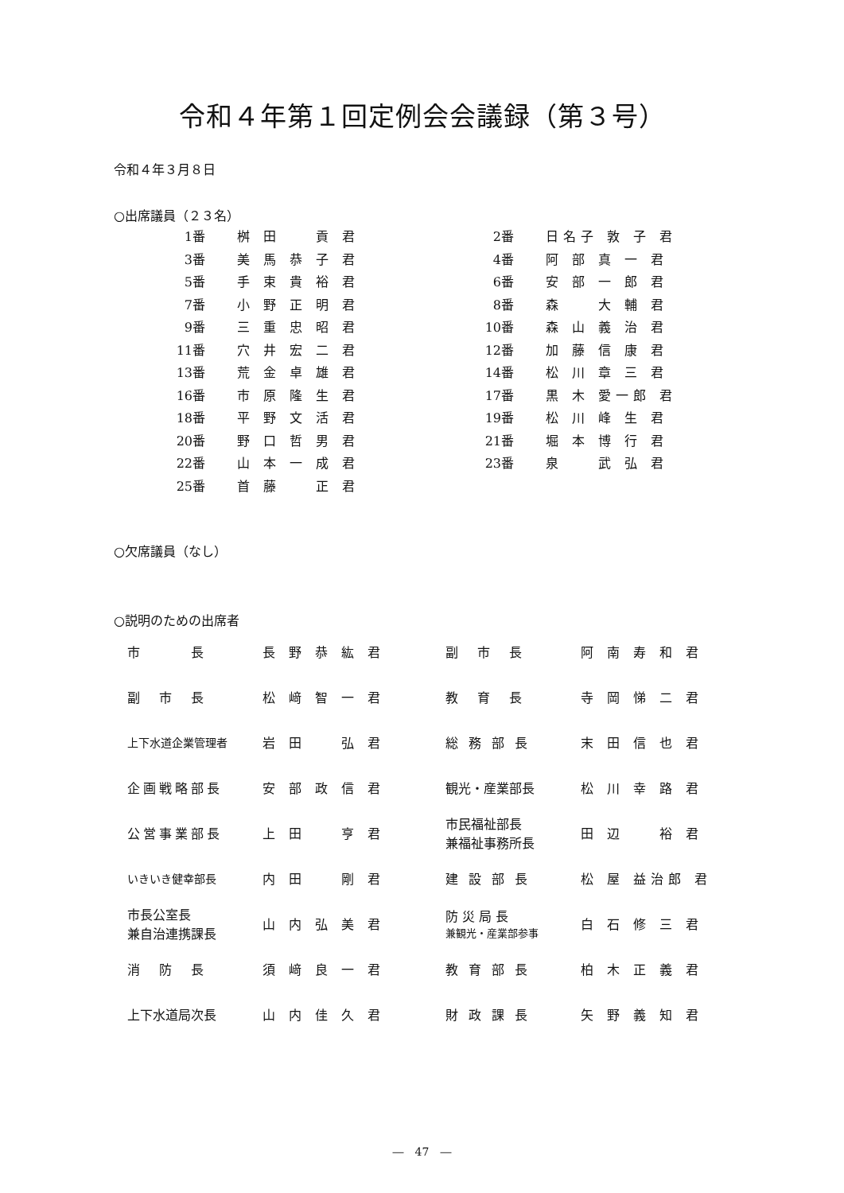令和４年第１回定例会会議録（第３号）
令和４年３月８日
○出席議員（２３名）
| 1番 | 桝 田 貢 君 | 2番 | 日名子 敦 子 君 |
| 3番 | 美 馬 恭 子 君 | 4番 | 阿 部 真 一 君 |
| 5番 | 手 束 貴 裕 君 | 6番 | 安 部 一 郎 君 |
| 7番 | 小 野 正 明 君 | 8番 | 森 大 輔 君 |
| 9番 | 三 重 忠 昭 君 | 10番 | 森 山 義 治 君 |
| 11番 | 穴 井 宏 二 君 | 12番 | 加 藤 信 康 君 |
| 13番 | 荒 金 卓 雄 君 | 14番 | 松 川 章 三 君 |
| 16番 | 市 原 隆 生 君 | 17番 | 黒 木 愛一郎 君 |
| 18番 | 平 野 文 活 君 | 19番 | 松 川 峰 生 君 |
| 20番 | 野 口 哲 男 君 | 21番 | 堀 本 博 行 君 |
| 22番 | 山 本 一 成 君 | 23番 | 泉 武 弘 君 |
| 25番 | 首 藤 正 君 | | |
○欠席議員（なし）
○説明のための出席者
| 市 長 | 長 野 恭 紘 君 | 副 市 長 | 阿 南 寿 和 君 |
| 副 市 長 | 松 﨑 智 一 君 | 教 育 長 | 寺 岡 悌 二 君 |
| 上下水道企業管理者 | 岩 田 弘 君 | 総 務 部 長 | 末 田 信 也 君 |
| 企画戦略部長 | 安 部 政 信 君 | 観光・産業部長 | 松 川 幸 路 君 |
| 公営事業部長 | 上 田 亨 君 | 市民福祉部長 兼福祉事務所長 | 田 辺 裕 君 |
| いきいき健幸部長 | 内 田 剛 君 | 建 設 部 長 | 松 屋 益治郎 君 |
| 市長公室長 兼自治連携課長 | 山 内 弘 美 君 | 防 災 局 長 兼観光・産業部参事 | 白 石 修 三 君 |
| 消 防 長 | 須 﨑 良 一 君 | 教 育 部 長 | 柏 木 正 義 君 |
| 上下水道局次長 | 山 内 佳 久 君 | 財 政 課 長 | 矢 野 義 知 君 |
―　47　―